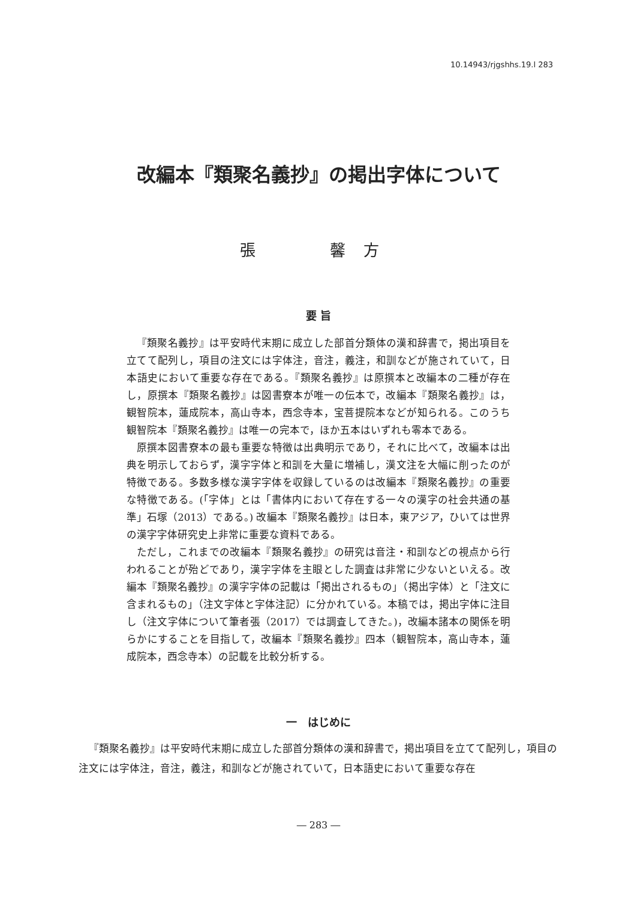10.14943/rjgshhs.19.l 283
改編本『類聚名義抄』の掲出字体について
張　 馨方
要 旨
『類聚名義抄』は平安時代末期に成立した部首分類体の漢和辞書で，掲出項目を立てて配列し，項目の注文には字体注，音注，義注，和訓などが施されていて，日本語史において重要な存在である。『類聚名義抄』は原撰本と改編本の二種が存在し，原撰本『類聚名義抄』は図書寮本が唯一の伝本で，改編本『類聚名義抄』は，観智院本，蓮成院本，高山寺本，西念寺本，宝菩提院本などが知られる。このうち観智院本『類聚名義抄』は唯一の完本で，ほか五本はいずれも零本である。
原撰本図書寮本の最も重要な特徴は出典明示であり，それに比べて，改編本は出典を明示しておらず，漢字字体と和訓を大量に増補し，漢文注を大幅に削ったのが特徴である。多数多様な漢字字体を収録しているのは改編本『類聚名義抄』の重要な特徴である。(「字体」とは「書体内において存在する一々の漢字の社会共通の基準」石塚（2013）である。) 改編本『類聚名義抄』は日本，東アジア，ひいては世界の漢字字体研究史上非常に重要な資料である。
ただし，これまでの改編本『類聚名義抄』の研究は音注・和訓などの視点から行われることが殆どであり，漢字字体を主眼とした調査は非常に少ないといえる。改編本『類聚名義抄』の漢字字体の記載は「掲出されるもの」（掲出字体）と「注文に含まれるもの」（注文字体と字体注記）に分かれている。本稿では，掲出字体に注目し（注文字体について筆者張（2017）では調査してきた。)，改編本諸本の関係を明らかにすることを目指して，改編本『類聚名義抄』四本（観智院本，高山寺本，蓮成院本，西念寺本）の記載を比較分析する。
一　はじめに
『類聚名義抄』は平安時代末期に成立した部首分類体の漢和辞書で，掲出項目を立てて配列し，項目の注文には字体注，音注，義注，和訓などが施されていて，日本語史において重要な存在
― 283 ―